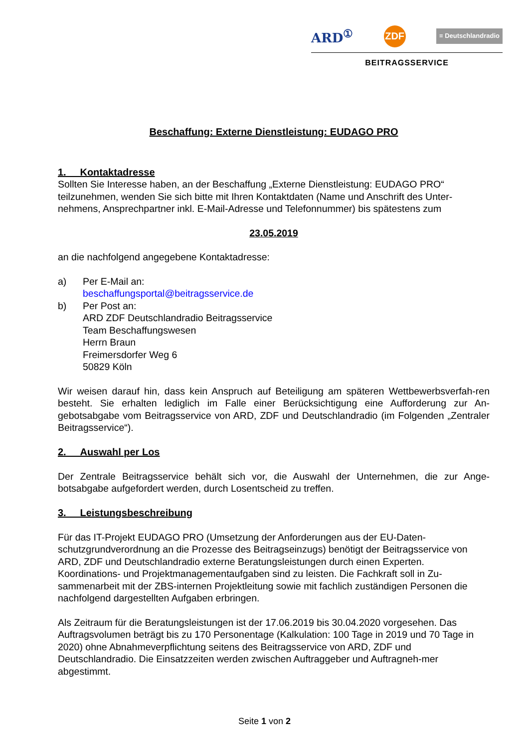ARD<sup>①</sup> ZDF ≡ Deutschlandradio
BEITRAGSSERVICE
Beschaffung: Externe Dienstleistung: EUDAGO PRO
1. Kontaktadresse
Sollten Sie Interesse haben, an der Beschaffung „Externe Dienstleistung: EUDAGO PRO“ teilzunehmen, wenden Sie sich bitte mit Ihren Kontaktdaten (Name und Anschrift des Unter-nehmens, Ansprechpartner inkl. E-Mail-Adresse und Telefonnummer) bis spätestens zum
23.05.2019
an die nachfolgend angegebene Kontaktadresse:
a) Per E-Mail an:
beschaffungsportal@beitragsservice.de
b) Per Post an:
ARD ZDF Deutschlandradio Beitragsservice
Team Beschaffungswesen
Herrn Braun
Freimersdorfer Weg 6
50829 Köln
Wir weisen darauf hin, dass kein Anspruch auf Beteiligung am späteren Wettbewerbsverfah-ren besteht. Sie erhalten lediglich im Falle einer Berücksichtigung eine Aufforderung zur An-gebotsabgabe vom Beitragsservice von ARD, ZDF und Deutschlandradio (im Folgenden „Zentraler Beitragsservice“).
2. Auswahl per Los
Der Zentrale Beitragsservice behält sich vor, die Auswahl der Unternehmen, die zur Ange-botsabgabe aufgefordert werden, durch Losentscheid zu treffen.
3. Leistungsbeschreibung
Für das IT-Projekt EUDAGO PRO (Umsetzung der Anforderungen aus der EU-Daten-schutzgrundverordnung an die Prozesse des Beitragseinzugs) benötigt der Beitragsservice von ARD, ZDF und Deutschlandradio externe Beratungsleistungen durch einen Experten. Koordinations- und Projektmanagementaufgaben sind zu leisten. Die Fachkraft soll in Zu-sammenarbeit mit der ZBS-internen Projektleitung sowie mit fachlich zuständigen Personen die nachfolgend dargestellten Aufgaben erbringen.
Als Zeitraum für die Beratungsleistungen ist der 17.06.2019 bis 30.04.2020 vorgesehen. Das Auftragsvolumen beträgt bis zu 170 Personentage (Kalkulation: 100 Tage in 2019 und 70 Tage in 2020) ohne Abnahmeverpflichtung seitens des Beitragsservice von ARD, ZDF und Deutschlandradio. Die Einsatzzeiten werden zwischen Auftraggeber und Auftragneh-mer abgestimmt.
Seite 1 von 2